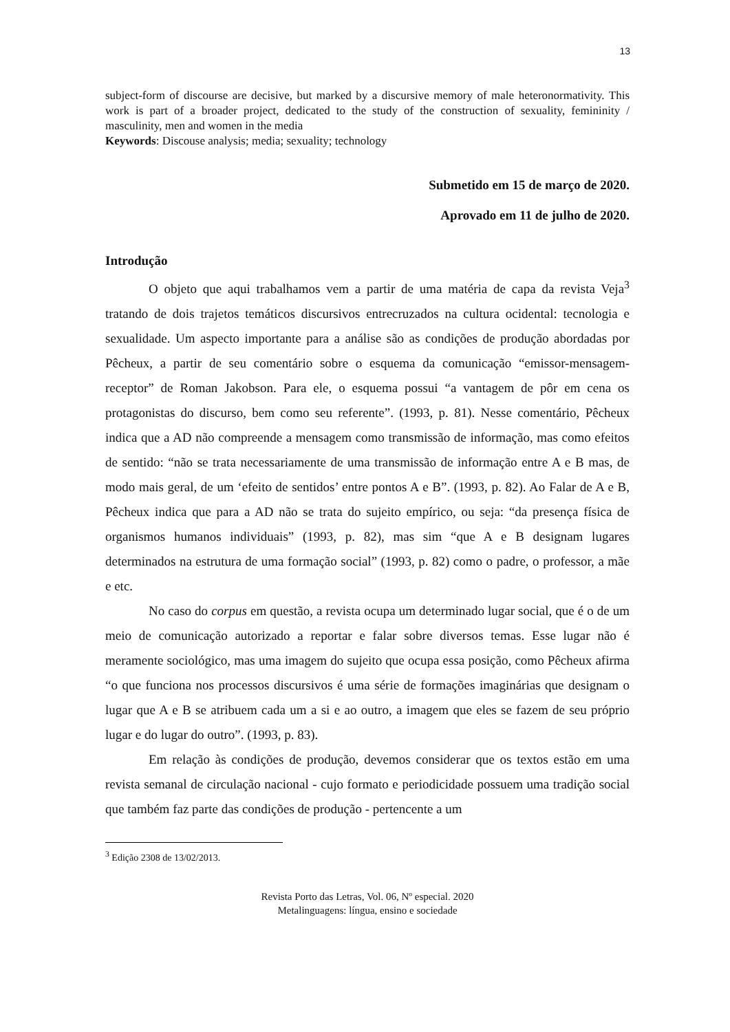13
subject-form of discourse are decisive, but marked by a discursive memory of male heteronormativity. This work is part of a broader project, dedicated to the study of the construction of sexuality, femininity / masculinity, men and women in the media
Keywords: Discouse analysis; media; sexuality; technology
Submetido em 15 de março de 2020.
Aprovado em 11 de julho de 2020.
Introdução
O objeto que aqui trabalhamos vem a partir de uma matéria de capa da revista Veja<sup>3</sup> tratando de dois trajetos temáticos discursivos entrecruzados na cultura ocidental: tecnologia e sexualidade. Um aspecto importante para a análise são as condições de produção abordadas por Pêcheux, a partir de seu comentário sobre o esquema da comunicação “emissor-mensagem-receptor” de Roman Jakobson. Para ele, o esquema possui “a vantagem de pôr em cena os protagonistas do discurso, bem como seu referente”. (1993, p. 81). Nesse comentário, Pêcheux indica que a AD não compreende a mensagem como transmissão de informação, mas como efeitos de sentido: “não se trata necessariamente de uma transmissão de informação entre A e B mas, de modo mais geral, de um ‘efeito de sentidos’ entre pontos A e B”. (1993, p. 82). Ao Falar de A e B, Pêcheux indica que para a AD não se trata do sujeito empírico, ou seja: “da presença física de organismos humanos individuais” (1993, p. 82), mas sim “que A e B designam lugares determinados na estrutura de uma formação social” (1993, p. 82) como o padre, o professor, a mãe e etc.
No caso do corpus em questão, a revista ocupa um determinado lugar social, que é o de um meio de comunicação autorizado a reportar e falar sobre diversos temas. Esse lugar não é meramente sociológico, mas uma imagem do sujeito que ocupa essa posição, como Pêcheux afirma “o que funciona nos processos discursivos é uma série de formações imaginárias que designam o lugar que A e B se atribuem cada um a si e ao outro, a imagem que eles se fazem de seu próprio lugar e do lugar do outro”. (1993, p. 83).
Em relação às condições de produção, devemos considerar que os textos estão em uma revista semanal de circulação nacional - cujo formato e periodicidade possuem uma tradição social que também faz parte das condições de produção - pertencente a um
<sup>3</sup> Edição 2308 de 13/02/2013.
Revista Porto das Letras, Vol. 06, Nº especial. 2020
Metalinguagens: língua, ensino e sociedade